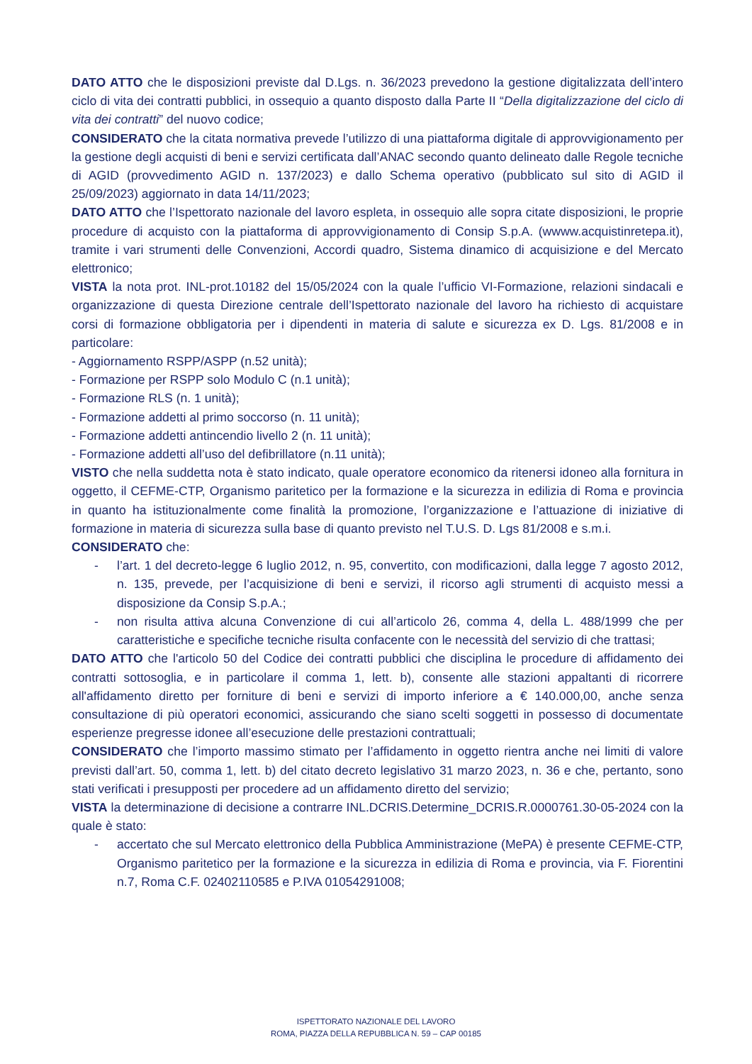DATO ATTO che le disposizioni previste dal D.Lgs. n. 36/2023 prevedono la gestione digitalizzata dell’intero ciclo di vita dei contratti pubblici, in ossequio a quanto disposto dalla Parte II “Della digitalizzazione del ciclo di vita dei contratti” del nuovo codice;
CONSIDERATO che la citata normativa prevede l’utilizzo di una piattaforma digitale di approvvigionamento per la gestione degli acquisti di beni e servizi certificata dall’ANAC secondo quanto delineato dalle Regole tecniche di AGID (provvedimento AGID n. 137/2023) e dallo Schema operativo (pubblicato sul sito di AGID il 25/09/2023) aggiornato in data 14/11/2023;
DATO ATTO che l’Ispettorato nazionale del lavoro espleta, in ossequio alle sopra citate disposizioni, le proprie procedure di acquisto con la piattaforma di approvvigionamento di Consip S.p.A. (wwww.acquistinretepa.it), tramite i vari strumenti delle Convenzioni, Accordi quadro, Sistema dinamico di acquisizione e del Mercato elettronico;
VISTA la nota prot. INL-prot.10182 del 15/05/2024 con la quale l’ufficio VI-Formazione, relazioni sindacali e organizzazione di questa Direzione centrale dell’Ispettorato nazionale del lavoro ha richiesto di acquistare corsi di formazione obbligatoria per i dipendenti in materia di salute e sicurezza ex D. Lgs. 81/2008 e in particolare:
- Aggiornamento RSPP/ASPP (n.52 unità);
- Formazione per RSPP solo Modulo C (n.1 unità);
- Formazione RLS (n. 1 unità);
- Formazione addetti al primo soccorso (n. 11 unità);
- Formazione addetti antincendio livello 2 (n. 11 unità);
- Formazione addetti all’uso del defibrillatore (n.11 unità);
VISTO che nella suddetta nota è stato indicato, quale operatore economico da ritenersi idoneo alla fornitura in oggetto, il CEFME-CTP, Organismo paritetico per la formazione e la sicurezza in edilizia di Roma e provincia in quanto ha istituzionalmente come finalità la promozione, l’organizzazione e l’attuazione di iniziative di formazione in materia di sicurezza sulla base di quanto previsto nel T.U.S. D. Lgs 81/2008 e s.m.i.
CONSIDERATO che:
- l’art. 1 del decreto-legge 6 luglio 2012, n. 95, convertito, con modificazioni, dalla legge 7 agosto 2012, n. 135, prevede, per l’acquisizione di beni e servizi, il ricorso agli strumenti di acquisto messi a disposizione da Consip S.p.A.;
- non risulta attiva alcuna Convenzione di cui all’articolo 26, comma 4, della L. 488/1999 che per caratteristiche e specifiche tecniche risulta confacente con le necessità del servizio di che trattasi;
DATO ATTO che l'articolo 50 del Codice dei contratti pubblici che disciplina le procedure di affidamento dei contratti sottosoglia, e in particolare il comma 1, lett. b), consente alle stazioni appaltanti di ricorrere all'affidamento diretto per forniture di beni e servizi di importo inferiore a € 140.000,00, anche senza consultazione di più operatori economici, assicurando che siano scelti soggetti in possesso di documentate esperienze pregresse idonee all’esecuzione delle prestazioni contrattuali;
CONSIDERATO che l’importo massimo stimato per l’affidamento in oggetto rientra anche nei limiti di valore previsti dall’art. 50, comma 1, lett. b) del citato decreto legislativo 31 marzo 2023, n. 36 e che, pertanto, sono stati verificati i presupposti per procedere ad un affidamento diretto del servizio;
VISTA la determinazione di decisione a contrarre INL.DCRIS.Determine_DCRIS.R.0000761.30-05-2024 con la quale è stato:
- accertato che sul Mercato elettronico della Pubblica Amministrazione (MePA) è presente CEFME-CTP, Organismo paritetico per la formazione e la sicurezza in edilizia di Roma e provincia, via F. Fiorentini n.7, Roma C.F. 02402110585 e P.IVA 01054291008;
ISPETTORATO NAZIONALE DEL LAVORO
ROMA, PIAZZA DELLA REPUBBLICA N. 59 – CAP 00185